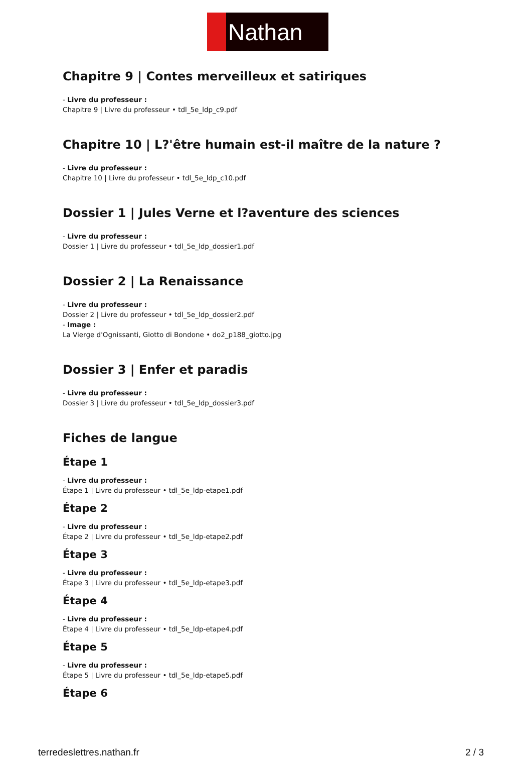Nathan
Chapitre 9 | Contes merveilleux et satiriques
- Livre du professeur :
Chapitre 9 | Livre du professeur • tdl_5e_ldp_c9.pdf
Chapitre 10 | L?'être humain est-il maître de la nature ?
- Livre du professeur :
Chapitre 10 | Livre du professeur • tdl_5e_ldp_c10.pdf
Dossier 1 | Jules Verne et l?aventure des sciences
- Livre du professeur :
Dossier 1 | Livre du professeur • tdl_5e_ldp_dossier1.pdf
Dossier 2 | La Renaissance
- Livre du professeur :
Dossier 2 | Livre du professeur • tdl_5e_ldp_dossier2.pdf
- Image :
La Vierge d'Ognissanti, Giotto di Bondone • do2_p188_giotto.jpg
Dossier 3 | Enfer et paradis
- Livre du professeur :
Dossier 3 | Livre du professeur • tdl_5e_ldp_dossier3.pdf
Fiches de langue
Étape 1
- Livre du professeur :
Étape 1 | Livre du professeur • tdl_5e_ldp-etape1.pdf
Étape 2
- Livre du professeur :
Étape 2 | Livre du professeur • tdl_5e_ldp-etape2.pdf
Étape 3
- Livre du professeur :
Étape 3 | Livre du professeur • tdl_5e_ldp-etape3.pdf
Étape 4
- Livre du professeur :
Étape 4 | Livre du professeur • tdl_5e_ldp-etape4.pdf
Étape 5
- Livre du professeur :
Étape 5 | Livre du professeur • tdl_5e_ldp-etape5.pdf
Étape 6
terredeslettres.nathan.fr 2 / 3